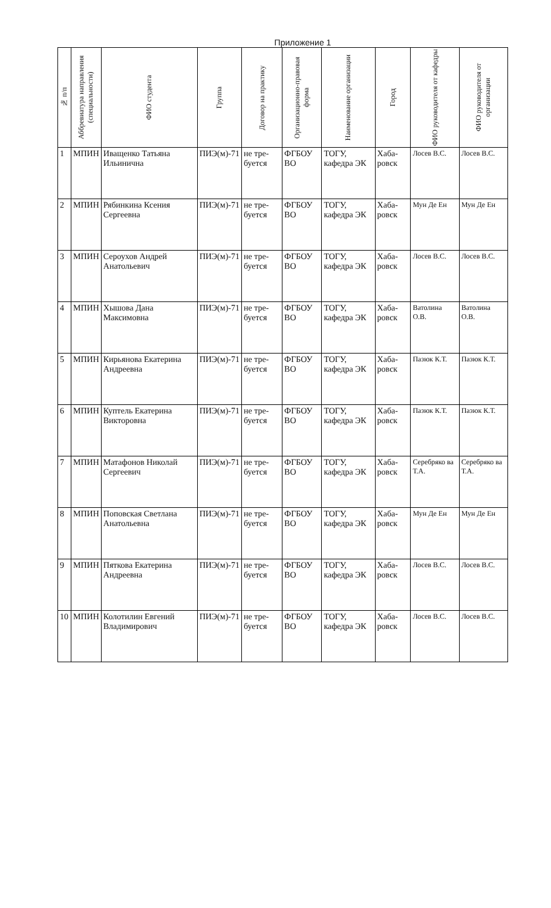Приложение 1
| № п/п | Аббревиатура направления (специальности) | ФИО студента | Группа | Договор на практику | Организационно-правовая форма | Наименование организации | Город | ФИО руководителя от кафедры | ФИО руководителя от организации |
| --- | --- | --- | --- | --- | --- | --- | --- | --- | --- |
| 1 | МПИН | Иващенко Татьяна Ильинична | ПИЭ(м)-71 | не тре-буется | ФГБОУ ВО | ТОГУ, кафедра ЭК | Хаба-ровск | Лосев В.С. | Лосев В.С. |
| 2 | МПИН | Рябинкина Ксения Сергеевна | ПИЭ(м)-71 | не тре-буется | ФГБОУ ВО | ТОГУ, кафедра ЭК | Хаба-ровск | Мун Де Ен | Мун Де Ен |
| 3 | МПИН | Сероухов Андрей Анатольевич | ПИЭ(м)-71 | не тре-буется | ФГБОУ ВО | ТОГУ, кафедра ЭК | Хаба-ровск | Лосев В.С. | Лосев В.С. |
| 4 | МПИН | Хышова Дана Максимовна | ПИЭ(м)-71 | не тре-буется | ФГБОУ ВО | ТОГУ, кафедра ЭК | Хаба-ровск | Ватолина О.В. | Ватолина О.В. |
| 5 | МПИН | Кирьянова Екатерина Андреевна | ПИЭ(м)-71 | не тре-буется | ФГБОУ ВО | ТОГУ, кафедра ЭК | Хаба-ровск | Пазюк К.Т. | Пазюк К.Т. |
| 6 | МПИН | Куптель Екатерина Викторовна | ПИЭ(м)-71 | не тре-буется | ФГБОУ ВО | ТОГУ, кафедра ЭК | Хаба-ровск | Пазюк К.Т. | Пазюк К.Т. |
| 7 | МПИН | Матафонов Николай Сергеевич | ПИЭ(м)-71 | не тре-буется | ФГБОУ ВО | ТОГУ, кафедра ЭК | Хаба-ровск | Серебряко ва Т.А. | Серебряко ва Т.А. |
| 8 | МПИН | Поповская Светлана Анатольевна | ПИЭ(м)-71 | не тре-буется | ФГБОУ ВО | ТОГУ, кафедра ЭК | Хаба-ровск | Мун Де Ен | Мун Де Ен |
| 9 | МПИН | Пяткова Екатерина Андреевна | ПИЭ(м)-71 | не тре-буется | ФГБОУ ВО | ТОГУ, кафедра ЭК | Хаба-ровск | Лосев В.С. | Лосев В.С. |
| 10 | МПИН | Колотилин Евгений Владимирович | ПИЭ(м)-71 | не тре-буется | ФГБОУ ВО | ТОГУ, кафедра ЭК | Хаба-ровск | Лосев В.С. | Лосев В.С. |